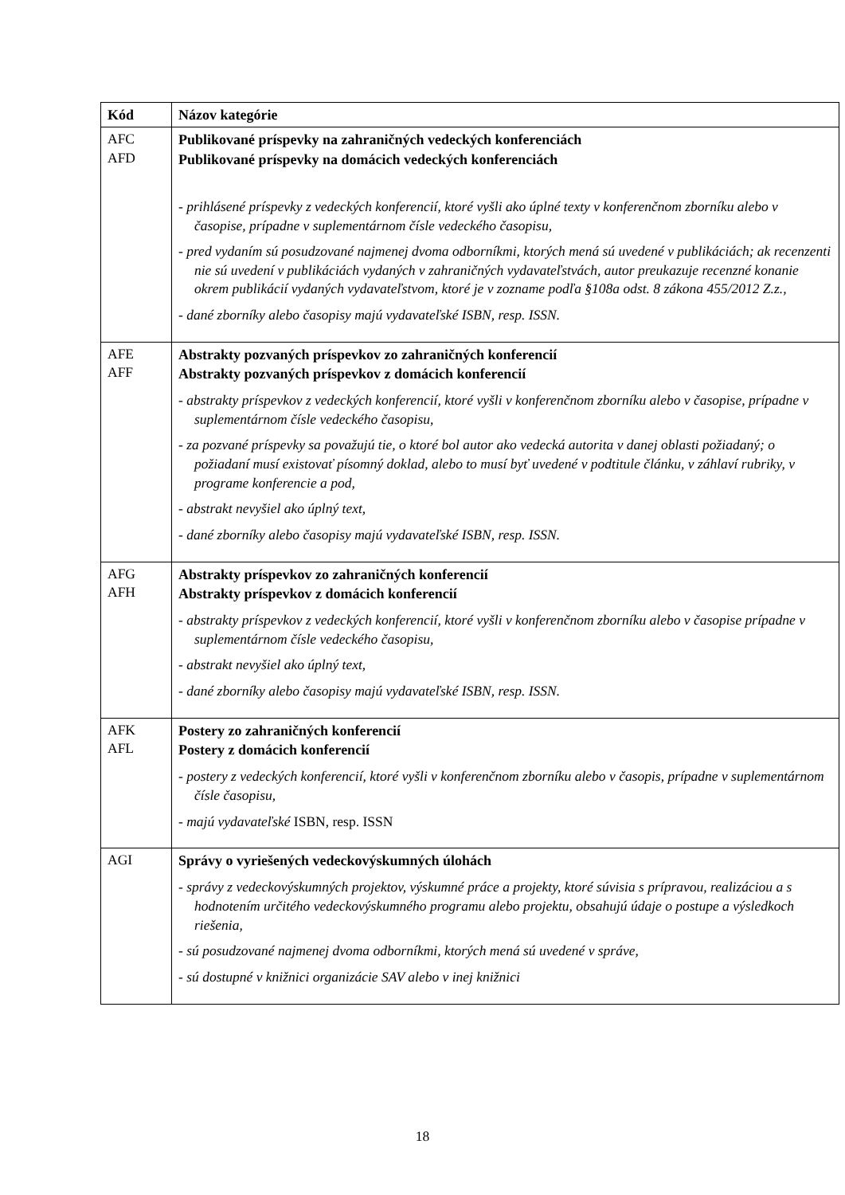| Kód | Názov kategórie |
| --- | --- |
| AFC AFD | Publikované príspevky na zahraničných vedeckých konferenciách Publikované príspevky na domácich vedeckých konferenciách - prihlásené príspevky z vedeckých konferencií, ktoré vyšli ako úplné texty v konferenčnom zborníku alebo v časopise, prípadne v suplementárnom čísle vedeckého časopisu, - pred vydaním sú posudzované najmenej dvoma odborníkmi, ktorých mená sú uvedené v publikáciách; ak recenzenti nie sú uvedení v publikáciách vydaných v zahraničných vydavateľstvách, autor preukazuje recenzné konanie okrem publikácií vydaných vydavateľstvom, ktoré je v zozname podľa §108a odst. 8 zákona 455/2012 Z.z., - dané zborníky alebo časopisy majú vydavateľské ISBN, resp. ISSN. |
| AFE AFF | Abstrakty pozvaných príspevkov zo zahraničných konferencií Abstrakty pozvaných príspevkov z domácich konferencií - abstrakty príspevkov z vedeckých konferencií, ktoré vyšli v konferenčnom zborníku alebo v časopise, prípadne v suplementárnom čísle vedeckého časopisu, - za pozvané príspevky sa považujú tie, o ktoré bol autor ako vedecká autorita v danej oblasti požiadaný; o požiadaní musí existovať písomný doklad, alebo to musí byť uvedené v podtitule článku, v záhlaví rubriky, v programe konferencie a pod, - abstrakt nevyšiel ako úplný text, - dané zborníky alebo časopisy majú vydavateľské ISBN, resp. ISSN. |
| AFG AFH | Abstrakty príspevkov zo zahraničných konferencií Abstrakty príspevkov z domácich konferencií - abstrakty príspevkov z vedeckých konferencií, ktoré vyšli v konferenčnom zborníku alebo v časopise prípadne v suplementárnom čísle vedeckého časopisu, - abstrakt nevyšiel ako úplný text, - dané zborníky alebo časopisy majú vydavateľské ISBN, resp. ISSN. |
| AFK AFL | Postery zo zahraničných konferencií Postery z domácich konferencií - postery z vedeckých konferencií, ktoré vyšli v konferenčnom zborníku alebo v časopis, prípadne v suplementárnom čísle časopisu, - majú vydavateľské ISBN, resp. ISSN |
| AGI | Správy o vyriešených vedeckovýskumných úlohách - správy z vedeckovýskumných projektov, výskumné práce a projekty, ktoré súvisia s prípravou, realizáciou a s hodnotením určitého vedeckovýskumného programu alebo projektu, obsahujú údaje o postupe a výsledkoch riešenia, - sú posudzované najmenej dvoma odborníkmi, ktorých mená sú uvedené v správe, - sú dostupné v knižnici organizácie SAV alebo v inej knižnici |
18